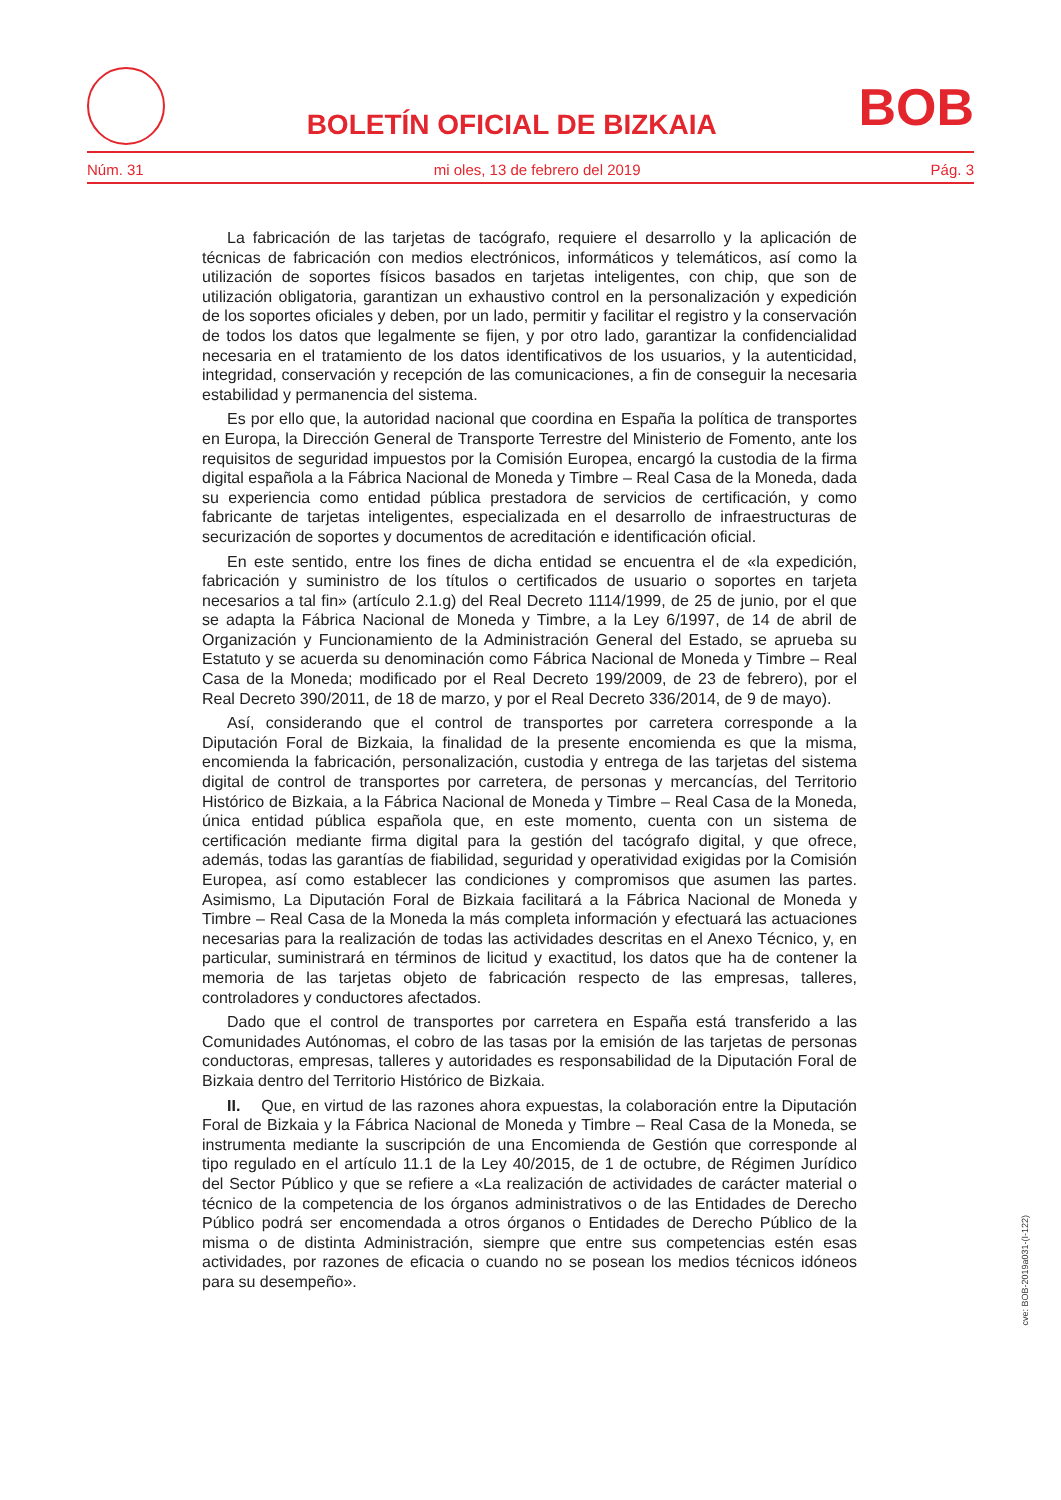BOLETÍN OFICIAL DE BIZKAIA
BOB
Núm. 31 mi oles, 13 de febrero del 2019 Pág. 3
La fabricación de las tarjetas de tacógrafo, requiere el desarrollo y la aplicación de técnicas de fabricación con medios electrónicos, informáticos y telemáticos, así como la utilización de soportes físicos basados en tarjetas inteligentes, con chip, que son de utilización obligatoria, garantizan un exhaustivo control en la personalización y expedición de los soportes oficiales y deben, por un lado, permitir y facilitar el registro y la conservación de todos los datos que legalmente se fijen, y por otro lado, garantizar la confidencialidad necesaria en el tratamiento de los datos identificativos de los usuarios, y la autenticidad, integridad, conservación y recepción de las comunicaciones, a fin de conseguir la necesaria estabilidad y permanencia del sistema.
Es por ello que, la autoridad nacional que coordina en España la política de transportes en Europa, la Dirección General de Transporte Terrestre del Ministerio de Fomento, ante los requisitos de seguridad impuestos por la Comisión Europea, encargó la custodia de la firma digital española a la Fábrica Nacional de Moneda y Timbre – Real Casa de la Moneda, dada su experiencia como entidad pública prestadora de servicios de certificación, y como fabricante de tarjetas inteligentes, especializada en el desarrollo de infraestructuras de securización de soportes y documentos de acreditación e identificación oficial.
En este sentido, entre los fines de dicha entidad se encuentra el de «la expedición, fabricación y suministro de los títulos o certificados de usuario o soportes en tarjeta necesarios a tal fin» (artículo 2.1.g) del Real Decreto 1114/1999, de 25 de junio, por el que se adapta la Fábrica Nacional de Moneda y Timbre, a la Ley 6/1997, de 14 de abril de Organización y Funcionamiento de la Administración General del Estado, se aprueba su Estatuto y se acuerda su denominación como Fábrica Nacional de Moneda y Timbre – Real Casa de la Moneda; modificado por el Real Decreto 199/2009, de 23 de febrero), por el Real Decreto 390/2011, de 18 de marzo, y por el Real Decreto 336/2014, de 9 de mayo).
Así, considerando que el control de transportes por carretera corresponde a la Diputación Foral de Bizkaia, la finalidad de la presente encomienda es que la misma, encomienda la fabricación, personalización, custodia y entrega de las tarjetas del sistema digital de control de transportes por carretera, de personas y mercancías, del Territorio Histórico de Bizkaia, a la Fábrica Nacional de Moneda y Timbre – Real Casa de la Moneda, única entidad pública española que, en este momento, cuenta con un sistema de certificación mediante firma digital para la gestión del tacógrafo digital, y que ofrece, además, todas las garantías de fiabilidad, seguridad y operatividad exigidas por la Comisión Europea, así como establecer las condiciones y compromisos que asumen las partes. Asimismo, La Diputación Foral de Bizkaia facilitará a la Fábrica Nacional de Moneda y Timbre – Real Casa de la Moneda la más completa información y efectuará las actuaciones necesarias para la realización de todas las actividades descritas en el Anexo Técnico, y, en particular, suministrará en términos de licitud y exactitud, los datos que ha de contener la memoria de las tarjetas objeto de fabricación respecto de las empresas, talleres, controladores y conductores afectados.
Dado que el control de transportes por carretera en España está transferido a las Comunidades Autónomas, el cobro de las tasas por la emisión de las tarjetas de personas conductoras, empresas, talleres y autoridades es responsabilidad de la Diputación Foral de Bizkaia dentro del Territorio Histórico de Bizkaia.
II. Que, en virtud de las razones ahora expuestas, la colaboración entre la Diputación Foral de Bizkaia y la Fábrica Nacional de Moneda y Timbre – Real Casa de la Moneda, se instrumenta mediante la suscripción de una Encomienda de Gestión que corresponde al tipo regulado en el artículo 11.1 de la Ley 40/2015, de 1 de octubre, de Régimen Jurídico del Sector Público y que se refiere a «La realización de actividades de carácter material o técnico de la competencia de los órganos administrativos o de las Entidades de Derecho Público podrá ser encomendada a otros órganos o Entidades de Derecho Público de la misma o de distinta Administración, siempre que entre sus competencias estén esas actividades, por razones de eficacia o cuando no se posean los medios técnicos idóneos para su desempeño».
cve: BOB-2019a031-(I-122)